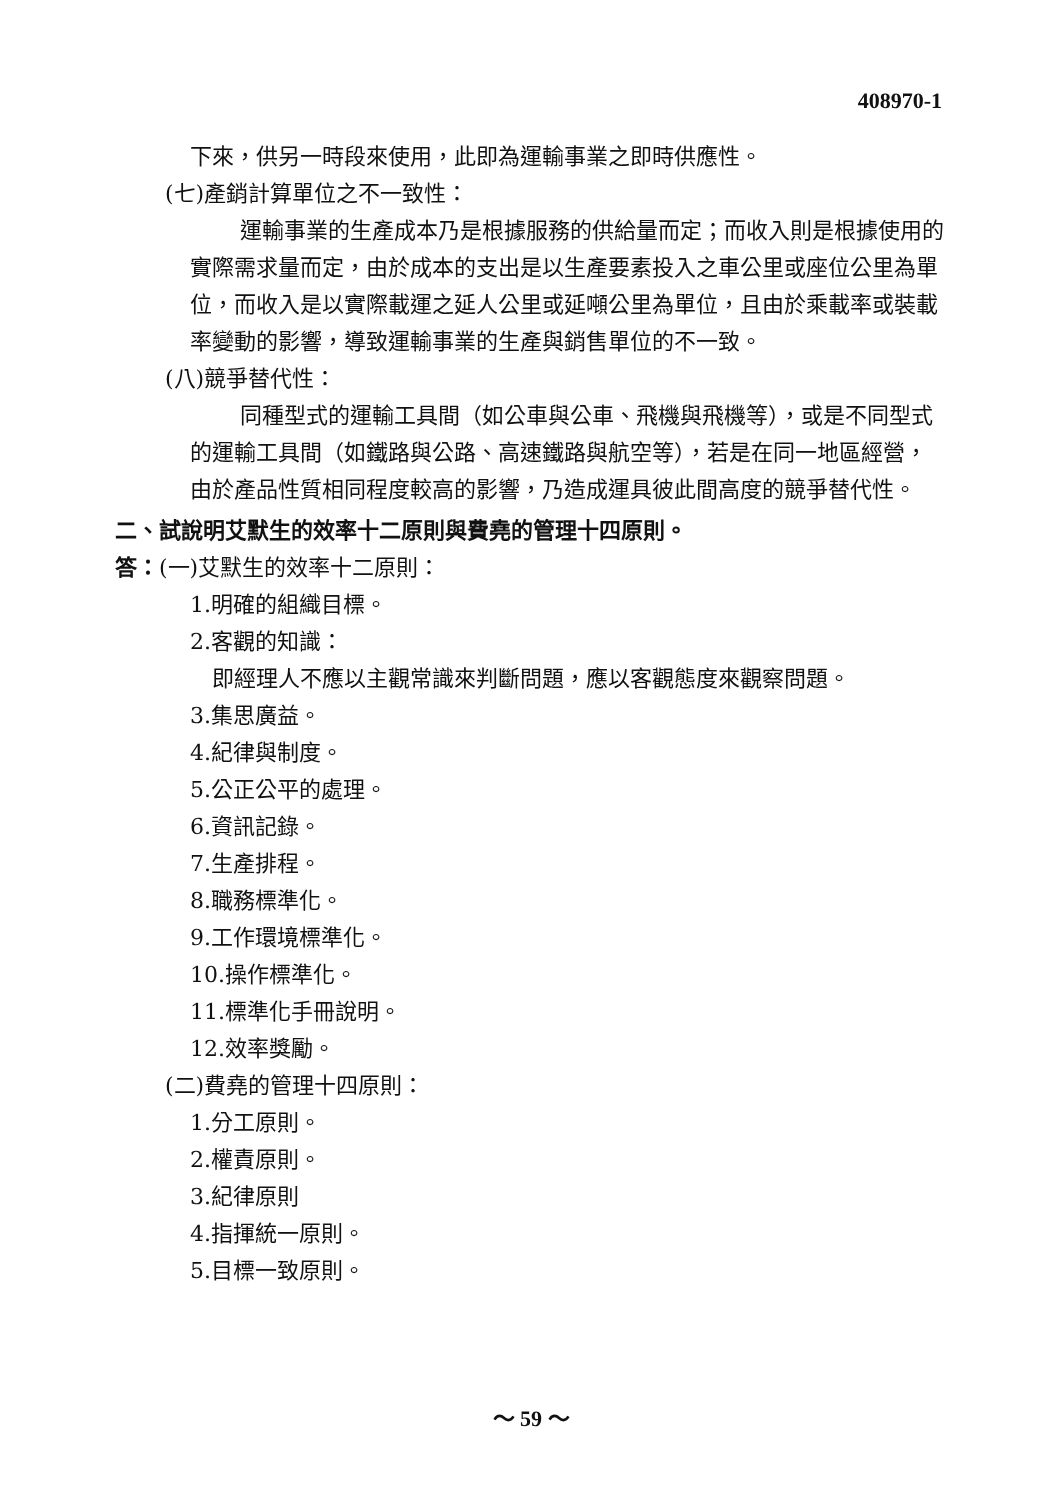408970-1
下來，供另一時段來使用，此即為運輸事業之即時供應性。
(七)產銷計算單位之不一致性：
運輸事業的生產成本乃是根據服務的供給量而定；而收入則是根據使用的實際需求量而定，由於成本的支出是以生產要素投入之車公里或座位公里為單位，而收入是以實際載運之延人公里或延噸公里為單位，且由於乘載率或裝載率變動的影響，導致運輸事業的生產與銷售單位的不一致。
(八)競爭替代性：
同種型式的運輸工具間（如公車與公車、飛機與飛機等），或是不同型式的運輸工具間（如鐵路與公路、高速鐵路與航空等），若是在同一地區經營，由於產品性質相同程度較高的影響，乃造成運具彼此間高度的競爭替代性。
二、試說明艾默生的效率十二原則與費堯的管理十四原則。
答：(一)艾默生的效率十二原則：
1.明確的組織目標。
2.客觀的知識：
即經理人不應以主觀常識來判斷問題，應以客觀態度來觀察問題。
3.集思廣益。
4.紀律與制度。
5.公正公平的處理。
6.資訊記錄。
7.生產排程。
8.職務標準化。
9.工作環境標準化。
10.操作標準化。
11.標準化手冊說明。
12.效率獎勵。
(二)費堯的管理十四原則：
1.分工原則。
2.權責原則。
3.紀律原則
4.指揮統一原則。
5.目標一致原則。
～ 59 ～